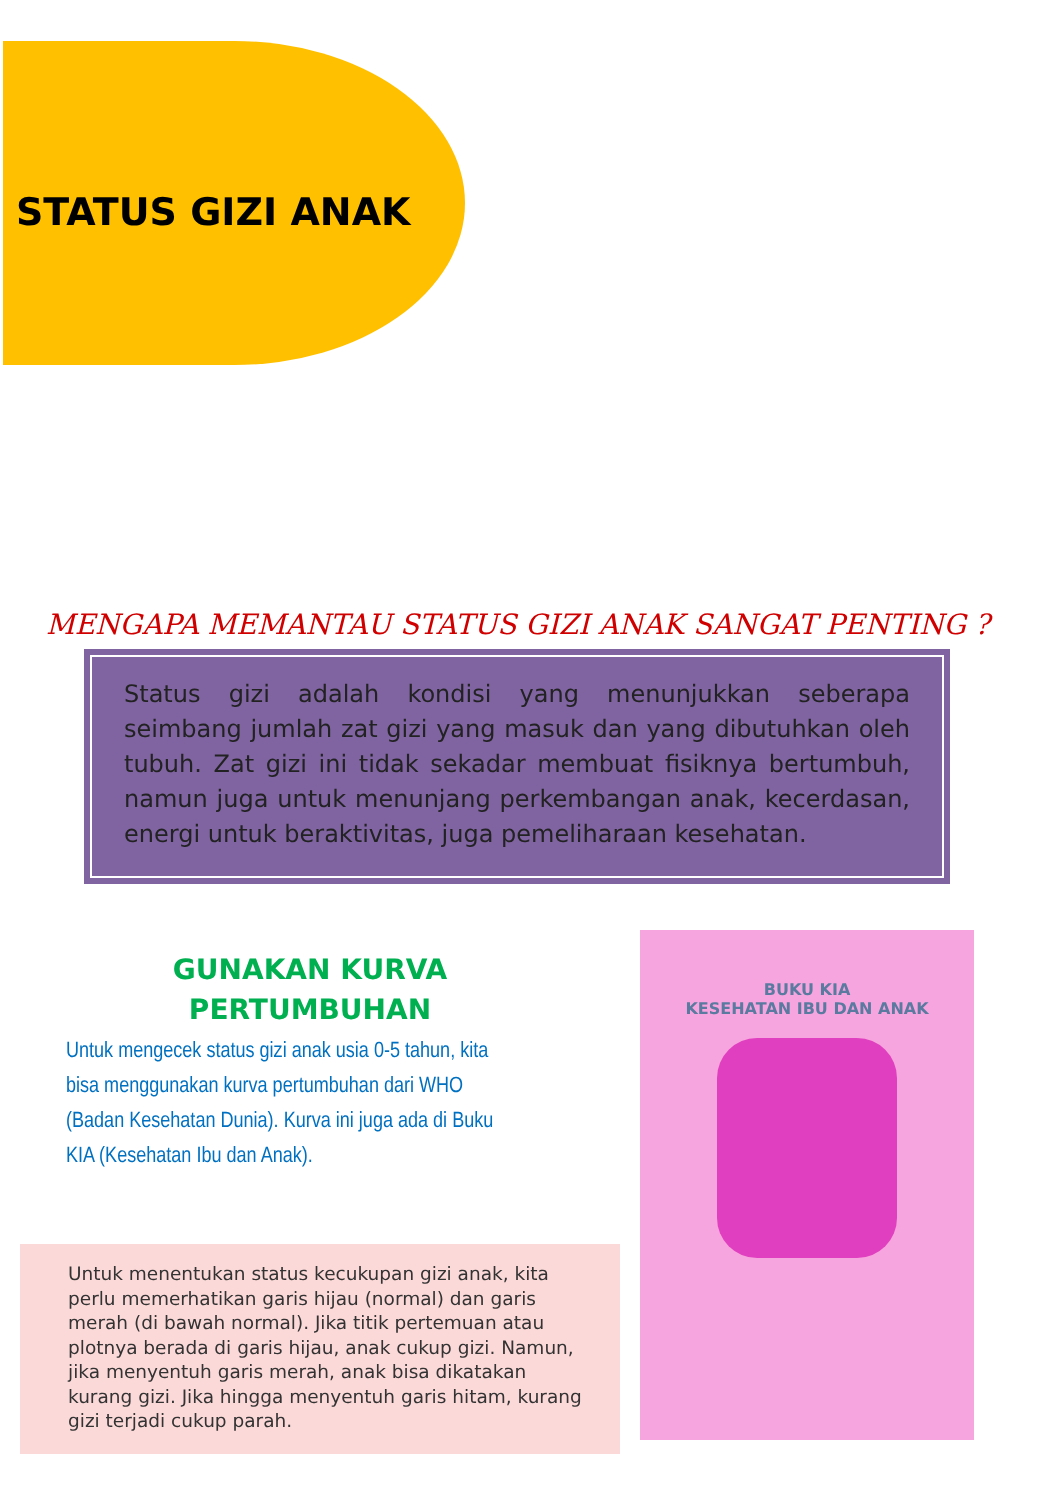STATUS GIZI ANAK
MENGAPA MEMANTAU STATUS GIZI ANAK SANGAT PENTING ?
Status gizi adalah kondisi yang menunjukkan seberapa seimbang jumlah zat gizi yang masuk dan yang dibutuhkan oleh tubuh. Zat gizi ini tidak sekadar membuat fisiknya bertumbuh, namun juga untuk menunjang perkembangan anak, kecerdasan, energi untuk beraktivitas, juga pemeliharaan kesehatan.
GUNAKAN KURVA
PERTUMBUHAN
Untuk mengecek status gizi anak usia 0-5 tahun, kita bisa menggunakan kurva pertumbuhan dari WHO (Badan Kesehatan Dunia). Kurva ini juga ada di Buku KIA (Kesehatan Ibu dan Anak).
Untuk menentukan status kecukupan gizi anak, kita perlu memerhatikan garis hijau (normal) dan garis merah (di bawah normal). Jika titik pertemuan atau plotnya berada di garis hijau, anak cukup gizi. Namun, jika menyentuh garis merah, anak bisa dikatakan kurang gizi. Jika hingga menyentuh garis hitam, kurang gizi terjadi cukup parah.
BUKU KIA
KESEHATAN IBU DAN ANAK